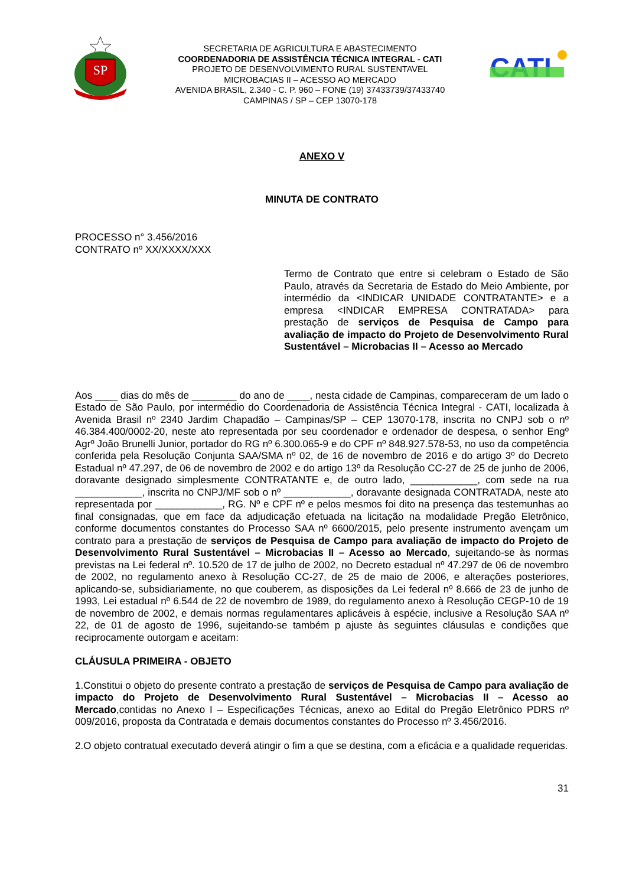SP
SECRETARIA DE AGRICULTURA E ABASTECIMENTO
COORDENADORIA DE ASSISTÊNCIA TÉCNICA INTEGRAL - CATI
PROJETO DE DESENVOLVIMENTO RURAL SUSTENTAVEL
MICROBACIAS II – ACESSO AO MERCADO
AVENIDA BRASIL, 2.340 - C. P. 960 – FONE (19) 37433739/37433740
CAMPINAS / SP – CEP 13070-178
CATI
ANEXO V
MINUTA DE CONTRATO
PROCESSO n° 3.456/2016
CONTRATO nº XX/XXXX/XXX
Termo de Contrato que entre si celebram o Estado de São Paulo, através da Secretaria de Estado do Meio Ambiente, por intermédio da <INDICAR UNIDADE CONTRATANTE> e a empresa <INDICAR EMPRESA CONTRATADA> para prestação de serviços de Pesquisa de Campo para avaliação de impacto do Projeto de Desenvolvimento Rural Sustentável – Microbacias II – Acesso ao Mercado
Aos ____ dias do mês de ________ do ano de ____, nesta cidade de Campinas, compareceram de um lado o Estado de São Paulo, por intermédio do Coordenadoria de Assistência Técnica Integral - CATI, localizada à Avenida Brasil nº 2340 Jardim Chapadão – Campinas/SP – CEP 13070-178, inscrita no CNPJ sob o nº 46.384.400/0002-20, neste ato representada por seu coordenador e ordenador de despesa, o senhor Engº Agrº João Brunelli Junior, portador do RG nº 6.300.065-9 e do CPF nº 848.927.578-53, no uso da competência conferida pela Resolução Conjunta SAA/SMA nº 02, de 16 de novembro de 2016 e do artigo 3º do Decreto Estadual nº 47.297, de 06 de novembro de 2002 e do artigo 13º da Resolução CC-27 de 25 de junho de 2006, doravante designado simplesmente CONTRATANTE e, de outro lado, ____________, com sede na rua ____________, inscrita no CNPJ/MF sob o nº ____________, doravante designada CONTRATADA, neste ato representada por ____________, RG. Nº e CPF nº e pelos mesmos foi dito na presença das testemunhas ao final consignadas, que em face da adjudicação efetuada na licitação na modalidade Pregão Eletrônico, conforme documentos constantes do Processo SAA nº 6600/2015, pelo presente instrumento avençam um contrato para a prestação de serviços de Pesquisa de Campo para avaliação de impacto do Projeto de Desenvolvimento Rural Sustentável – Microbacias II – Acesso ao Mercado, sujeitando-se às normas previstas na Lei federal nº. 10.520 de 17 de julho de 2002, no Decreto estadual nº 47.297 de 06 de novembro de 2002, no regulamento anexo à Resolução CC-27, de 25 de maio de 2006, e alterações posteriores, aplicando-se, subsidiariamente, no que couberem, as disposições da Lei federal nº 8.666 de 23 de junho de 1993, Lei estadual nº 6.544 de 22 de novembro de 1989, do regulamento anexo à Resolução CEGP-10 de 19 de novembro de 2002, e demais normas regulamentares aplicáveis à espécie, inclusive a Resolução SAA nº 22, de 01 de agosto de 1996, sujeitando-se também p ajuste às seguintes cláusulas e condições que reciprocamente outorgam e aceitam:
CLÁUSULA PRIMEIRA - OBJETO
1.Constitui o objeto do presente contrato a prestação de serviços de Pesquisa de Campo para avaliação de impacto do Projeto de Desenvolvimento Rural Sustentável – Microbacias II – Acesso ao Mercado,contidas no Anexo I – Especificações Técnicas, anexo ao Edital do Pregão Eletrônico PDRS nº 009/2016, proposta da Contratada e demais documentos constantes do Processo nº 3.456/2016.
2.O objeto contratual executado deverá atingir o fim a que se destina, com a eficácia e a qualidade requeridas.
31